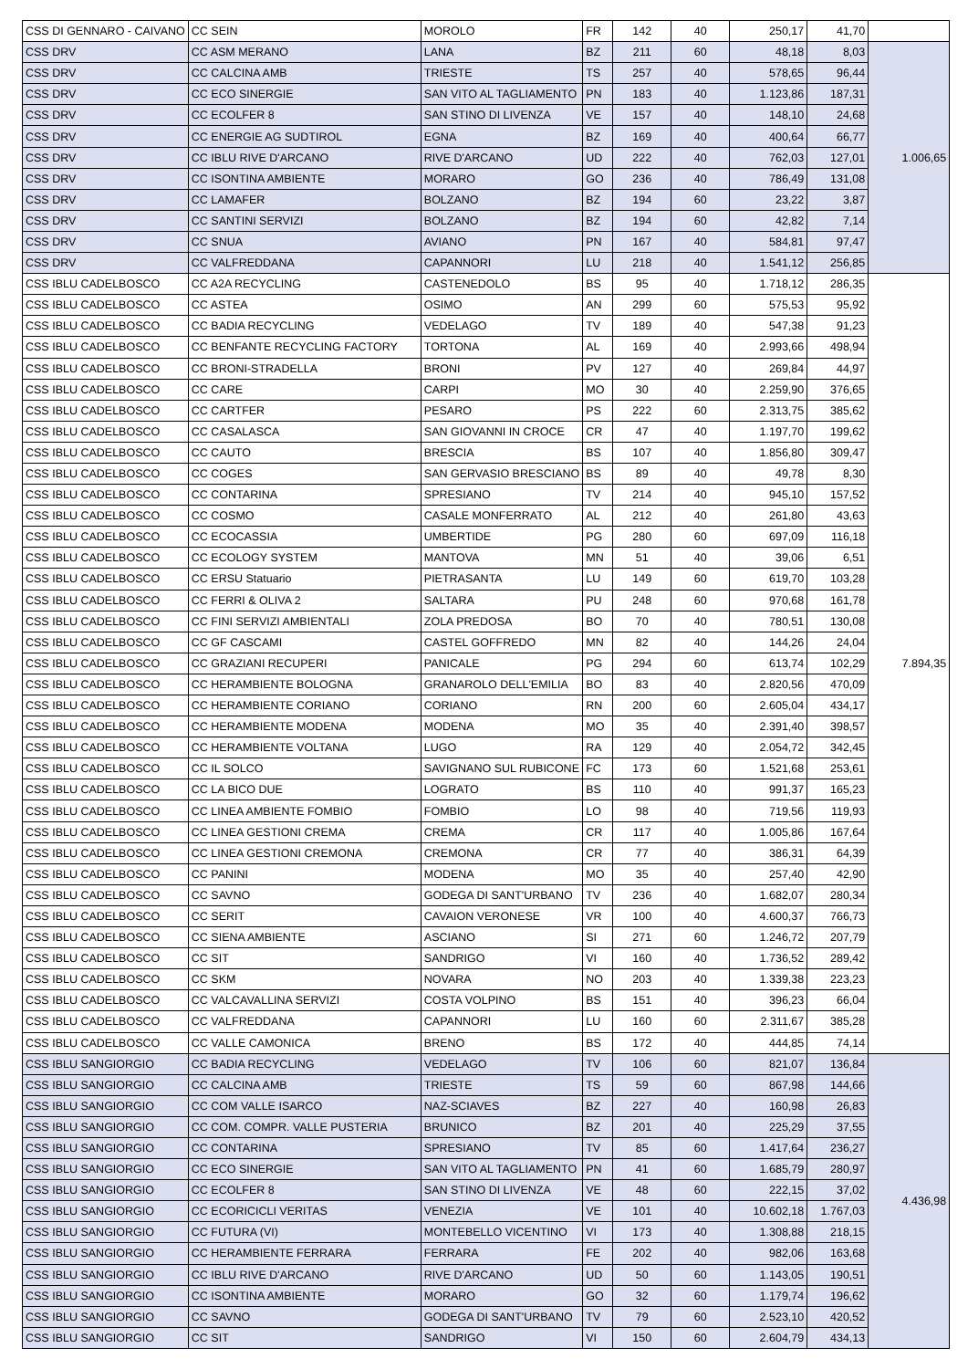| CSS DI GENNARO - CAIVANO | CC SEIN | MOROLO | FR | 142 | 40 | 250,17 | 41,70 | |
| CSS DRV | CC ASM MERANO | LANA | BZ | 211 | 60 | 48,18 | 8,03 | 1.006,65 |
| CSS DRV | CC CALCINA AMB | TRIESTE | TS | 257 | 40 | 578,65 | 96,44 | |
| CSS DRV | CC ECO SINERGIE | SAN VITO AL TAGLIAMENTO | PN | 183 | 40 | 1.123,86 | 187,31 | |
| CSS DRV | CC ECOLFER 8 | SAN STINO DI LIVENZA | VE | 157 | 40 | 148,10 | 24,68 | |
| CSS DRV | CC ENERGIE AG SUDTIROL | EGNA | BZ | 169 | 40 | 400,64 | 66,77 | |
| CSS DRV | CC IBLU RIVE D'ARCANO | RIVE D'ARCANO | UD | 222 | 40 | 762,03 | 127,01 | |
| CSS DRV | CC ISONTINA AMBIENTE | MORARO | GO | 236 | 40 | 786,49 | 131,08 | |
| CSS DRV | CC LAMAFER | BOLZANO | BZ | 194 | 60 | 23,22 | 3,87 | |
| CSS DRV | CC SANTINI SERVIZI | BOLZANO | BZ | 194 | 60 | 42,82 | 7,14 | |
| CSS DRV | CC SNUA | AVIANO | PN | 167 | 40 | 584,81 | 97,47 | |
| CSS DRV | CC VALFREDDANA | CAPANNORI | LU | 218 | 40 | 1.541,12 | 256,85 | |
| CSS IBLU CADELBOSCO | CC A2A RECYCLING | CASTENEDOLO | BS | 95 | 40 | 1.718,12 | 286,35 | 7.894,35 |
| CSS IBLU CADELBOSCO | CC ASTEA | OSIMO | AN | 299 | 60 | 575,53 | 95,92 | |
| CSS IBLU CADELBOSCO | CC BADIA RECYCLING | VEDELAGO | TV | 189 | 40 | 547,38 | 91,23 | |
| CSS IBLU CADELBOSCO | CC BENFANTE RECYCLING FACTORY | TORTONA | AL | 169 | 40 | 2.993,66 | 498,94 | |
| CSS IBLU CADELBOSCO | CC BRONI-STRADELLA | BRONI | PV | 127 | 40 | 269,84 | 44,97 | |
| CSS IBLU CADELBOSCO | CC CARE | CARPI | MO | 30 | 40 | 2.259,90 | 376,65 | |
| CSS IBLU CADELBOSCO | CC CARTFER | PESARO | PS | 222 | 60 | 2.313,75 | 385,62 | |
| CSS IBLU CADELBOSCO | CC CASALASCA | SAN GIOVANNI IN CROCE | CR | 47 | 40 | 1.197,70 | 199,62 | |
| CSS IBLU CADELBOSCO | CC CAUTO | BRESCIA | BS | 107 | 40 | 1.856,80 | 309,47 | |
| CSS IBLU CADELBOSCO | CC COGES | SAN GERVASIO BRESCIANO | BS | 89 | 40 | 49,78 | 8,30 | |
| CSS IBLU CADELBOSCO | CC CONTARINA | SPRESIANO | TV | 214 | 40 | 945,10 | 157,52 | |
| CSS IBLU CADELBOSCO | CC COSMO | CASALE MONFERRATO | AL | 212 | 40 | 261,80 | 43,63 | |
| CSS IBLU CADELBOSCO | CC ECOCASSIA | UMBERTIDE | PG | 280 | 60 | 697,09 | 116,18 | |
| CSS IBLU CADELBOSCO | CC ECOLOGY SYSTEM | MANTOVA | MN | 51 | 40 | 39,06 | 6,51 | |
| CSS IBLU CADELBOSCO | CC ERSU Statuario | PIETRASANTA | LU | 149 | 60 | 619,70 | 103,28 | |
| CSS IBLU CADELBOSCO | CC FERRI & OLIVA 2 | SALTARA | PU | 248 | 60 | 970,68 | 161,78 | |
| CSS IBLU CADELBOSCO | CC FINI SERVIZI AMBIENTALI | ZOLA PREDOSA | BO | 70 | 40 | 780,51 | 130,08 | |
| CSS IBLU CADELBOSCO | CC GF CASCAMI | CASTEL GOFFREDO | MN | 82 | 40 | 144,26 | 24,04 | |
| CSS IBLU CADELBOSCO | CC GRAZIANI RECUPERI | PANICALE | PG | 294 | 60 | 613,74 | 102,29 | |
| CSS IBLU CADELBOSCO | CC HERAMBIENTE BOLOGNA | GRANAROLO DELL'EMILIA | BO | 83 | 40 | 2.820,56 | 470,09 | |
| CSS IBLU CADELBOSCO | CC HERAMBIENTE CORIANO | CORIANO | RN | 200 | 60 | 2.605,04 | 434,17 | |
| CSS IBLU CADELBOSCO | CC HERAMBIENTE MODENA | MODENA | MO | 35 | 40 | 2.391,40 | 398,57 | |
| CSS IBLU CADELBOSCO | CC HERAMBIENTE VOLTANA | LUGO | RA | 129 | 40 | 2.054,72 | 342,45 | |
| CSS IBLU CADELBOSCO | CC IL SOLCO | SAVIGNANO SUL RUBICONE | FC | 173 | 60 | 1.521,68 | 253,61 | |
| CSS IBLU CADELBOSCO | CC LA BICO DUE | LOGRATO | BS | 110 | 40 | 991,37 | 165,23 | |
| CSS IBLU CADELBOSCO | CC LINEA AMBIENTE FOMBIO | FOMBIO | LO | 98 | 40 | 719,56 | 119,93 | |
| CSS IBLU CADELBOSCO | CC LINEA GESTIONI CREMA | CREMA | CR | 117 | 40 | 1.005,86 | 167,64 | |
| CSS IBLU CADELBOSCO | CC LINEA GESTIONI CREMONA | CREMONA | CR | 77 | 40 | 386,31 | 64,39 | |
| CSS IBLU CADELBOSCO | CC PANINI | MODENA | MO | 35 | 40 | 257,40 | 42,90 | |
| CSS IBLU CADELBOSCO | CC SAVNO | GODEGA DI SANT'URBANO | TV | 236 | 40 | 1.682,07 | 280,34 | |
| CSS IBLU CADELBOSCO | CC SERIT | CAVAION VERONESE | VR | 100 | 40 | 4.600,37 | 766,73 | |
| CSS IBLU CADELBOSCO | CC SIENA AMBIENTE | ASCIANO | SI | 271 | 60 | 1.246,72 | 207,79 | |
| CSS IBLU CADELBOSCO | CC SIT | SANDRIGO | VI | 160 | 40 | 1.736,52 | 289,42 | |
| CSS IBLU CADELBOSCO | CC SKM | NOVARA | NO | 203 | 40 | 1.339,38 | 223,23 | |
| CSS IBLU CADELBOSCO | CC VALCAVALLINA SERVIZI | COSTA VOLPINO | BS | 151 | 40 | 396,23 | 66,04 | |
| CSS IBLU CADELBOSCO | CC VALFREDDANA | CAPANNORI | LU | 160 | 60 | 2.311,67 | 385,28 | |
| CSS IBLU CADELBOSCO | CC VALLE CAMONICA | BRENO | BS | 172 | 40 | 444,85 | 74,14 | |
| CSS IBLU SANGIORGIO | CC BADIA RECYCLING | VEDELAGO | TV | 106 | 60 | 821,07 | 136,84 | 4.436,98 |
| CSS IBLU SANGIORGIO | CC CALCINA AMB | TRIESTE | TS | 59 | 60 | 867,98 | 144,66 | |
| CSS IBLU SANGIORGIO | CC COM VALLE ISARCO | NAZ-SCIAVES | BZ | 227 | 40 | 160,98 | 26,83 | |
| CSS IBLU SANGIORGIO | CC COM. COMPR. VALLE PUSTERIA | BRUNICO | BZ | 201 | 40 | 225,29 | 37,55 | |
| CSS IBLU SANGIORGIO | CC CONTARINA | SPRESIANO | TV | 85 | 60 | 1.417,64 | 236,27 | |
| CSS IBLU SANGIORGIO | CC ECO SINERGIE | SAN VITO AL TAGLIAMENTO | PN | 41 | 60 | 1.685,79 | 280,97 | |
| CSS IBLU SANGIORGIO | CC ECOLFER 8 | SAN STINO DI LIVENZA | VE | 48 | 60 | 222,15 | 37,02 | |
| CSS IBLU SANGIORGIO | CC ECORICICLI VERITAS | VENEZIA | VE | 101 | 40 | 10.602,18 | 1.767,03 | |
| CSS IBLU SANGIORGIO | CC FUTURA (VI) | MONTEBELLO VICENTINO | VI | 173 | 40 | 1.308,88 | 218,15 | |
| CSS IBLU SANGIORGIO | CC HERAMBIENTE FERRARA | FERRARA | FE | 202 | 40 | 982,06 | 163,68 | |
| CSS IBLU SANGIORGIO | CC IBLU RIVE D'ARCANO | RIVE D'ARCANO | UD | 50 | 60 | 1.143,05 | 190,51 | |
| CSS IBLU SANGIORGIO | CC ISONTINA AMBIENTE | MORARO | GO | 32 | 60 | 1.179,74 | 196,62 | |
| CSS IBLU SANGIORGIO | CC SAVNO | GODEGA DI SANT'URBANO | TV | 79 | 60 | 2.523,10 | 420,52 | |
| CSS IBLU SANGIORGIO | CC SIT | SANDRIGO | VI | 150 | 60 | 2.604,79 | 434,13 | |